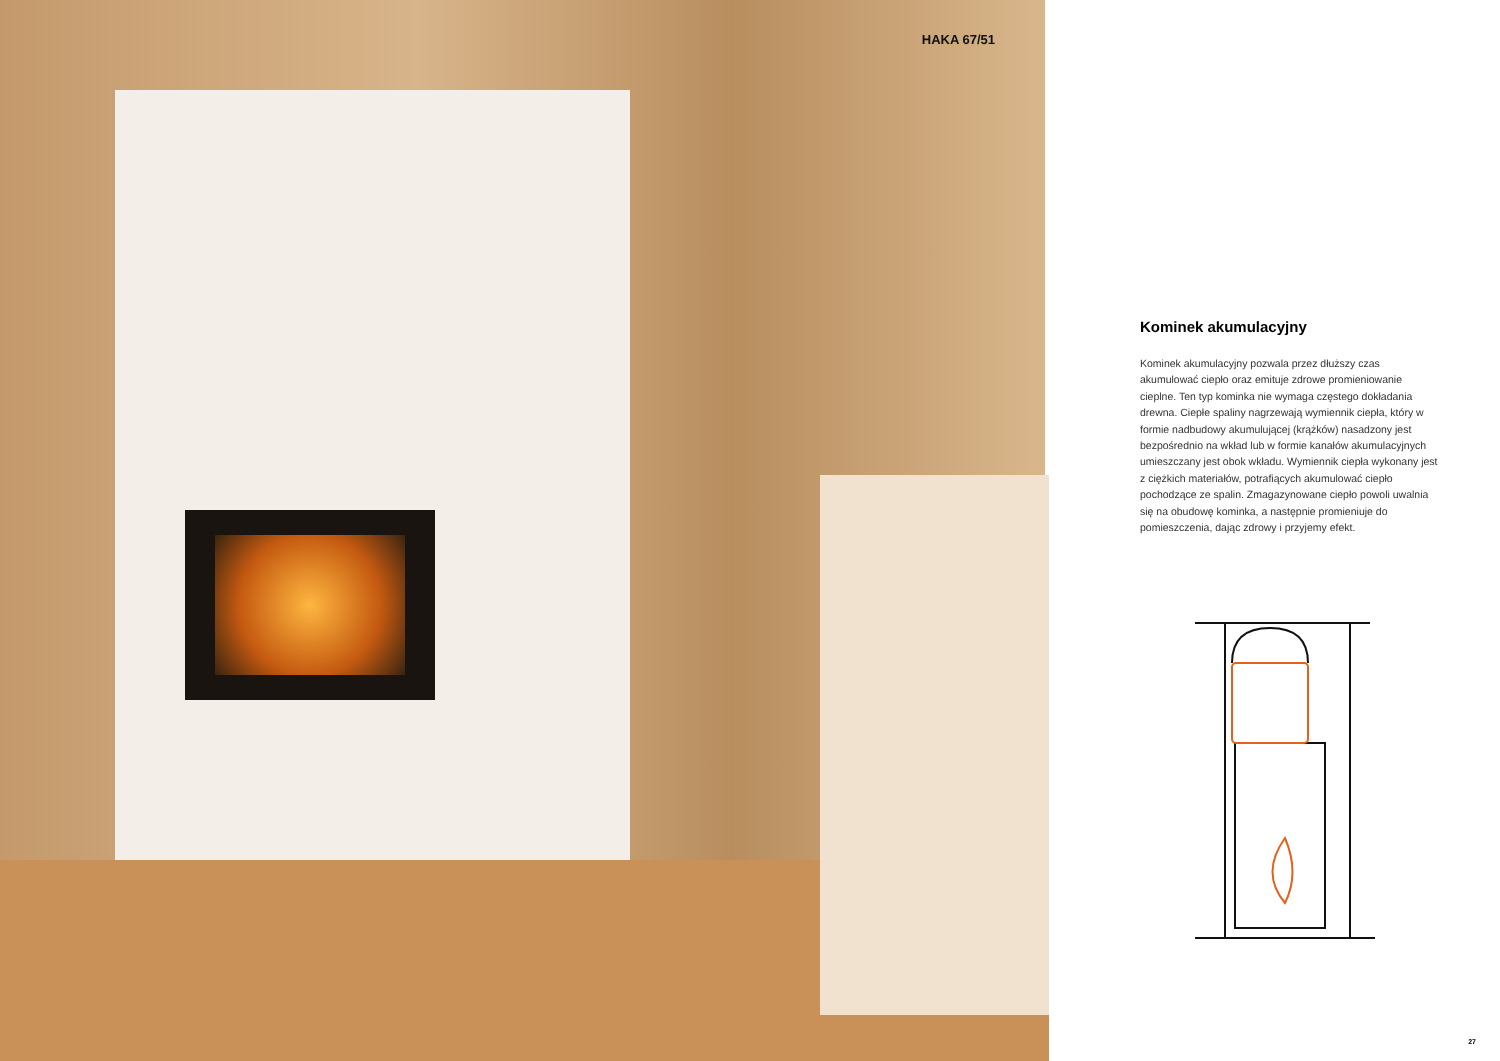HAKA 67/51
Kominek akumulacyjny
Kominek akumulacyjny pozwala przez dłuższy czas akumulować ciepło oraz emituje zdrowe promieniowanie cieplne. Ten typ kominka nie wymaga częstego dokładania drewna. Ciepłe spaliny nagrzewają wymiennik ciepła, który w formie nadbudowy akumulującej (krążków) nasadzony jest bezpośrednio na wkład lub w formie kanałów akumulacyjnych umieszczany jest obok wkładu. Wymiennik ciepła wykonany jest z ciężkich materiałów, potrafiących akumulować ciepło pochodzące ze spalin. Zmagazynowane ciepło powoli uwalnia się na obudowę kominka, a następnie promieniuje do pomieszczenia, dając zdrowy i przyjemy efekt.
27